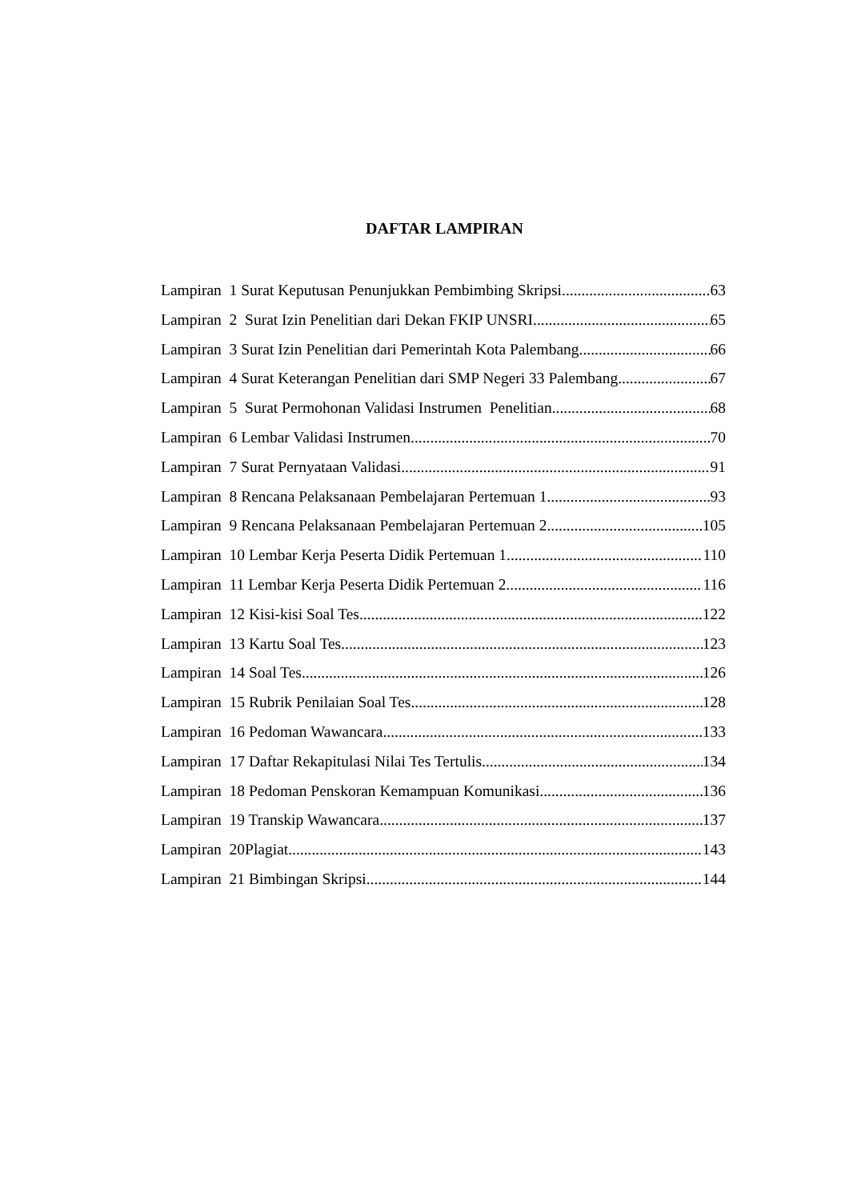DAFTAR LAMPIRAN
Lampiran 1 Surat Keputusan Penunjukkan Pembimbing Skripsi 63
Lampiran 2 Surat Izin Penelitian dari Dekan FKIP UNSRI 65
Lampiran 3 Surat Izin Penelitian dari Pemerintah Kota Palembang 66
Lampiran 4 Surat Keterangan Penelitian dari SMP Negeri 33 Palembang 67
Lampiran 5 Surat Permohonan Validasi Instrumen Penelitian 68
Lampiran 6 Lembar Validasi Instrumen 70
Lampiran 7 Surat Pernyataan Validasi 91
Lampiran 8 Rencana Pelaksanaan Pembelajaran Pertemuan 1 93
Lampiran 9 Rencana Pelaksanaan Pembelajaran Pertemuan 2 105
Lampiran 10 Lembar Kerja Peserta Didik Pertemuan 1 110
Lampiran 11 Lembar Kerja Peserta Didik Pertemuan 2 116
Lampiran 12 Kisi-kisi Soal Tes 122
Lampiran 13 Kartu Soal Tes 123
Lampiran 14 Soal Tes 126
Lampiran 15 Rubrik Penilaian Soal Tes 128
Lampiran 16 Pedoman Wawancara 133
Lampiran 17 Daftar Rekapitulasi Nilai Tes Tertulis 134
Lampiran 18 Pedoman Penskoran Kemampuan Komunikasi 136
Lampiran 19 Transkip Wawancara 137
Lampiran 20Plagiat 143
Lampiran 21 Bimbingan Skripsi 144